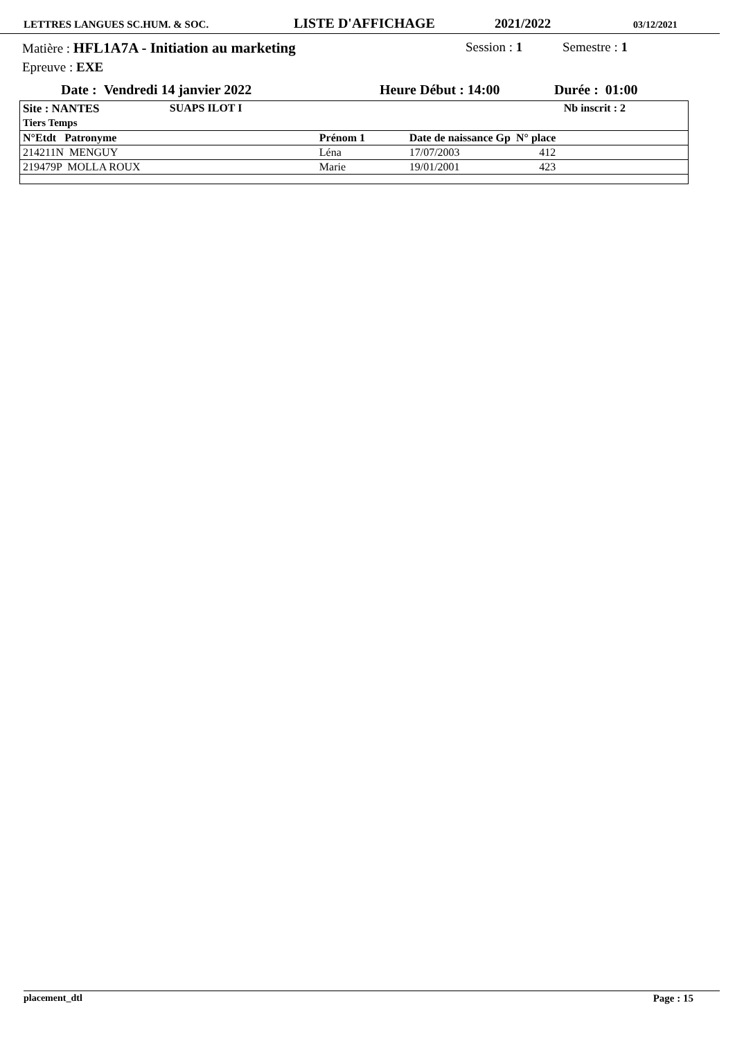LETTRES LANGUES SC.HUM. & SOC. LISTE D'AFFICHAGE 2021/2022 03/12/2021
Matière : HFL1A7A - Initiation au marketing Session : 1 Semestre : 1
Epreuve : EXE
Date : Vendredi 14 janvier 2022 Heure Début : 14:00 Durée : 01:00
| Site : NANTES Tiers Temps | SUAPS ILOT I | | Nb inscrit : 2 | |
| --- | --- | --- | --- | --- |
| N°Etdt Patronyme | Prénom 1 | Date de naissance Gp N° place | | |
| 214211N MENGUY | Léna | 17/07/2003 | 412 | |
| 219479P MOLLA ROUX | Marie | 19/01/2001 | 423 | |
placement_dtl Page : 15